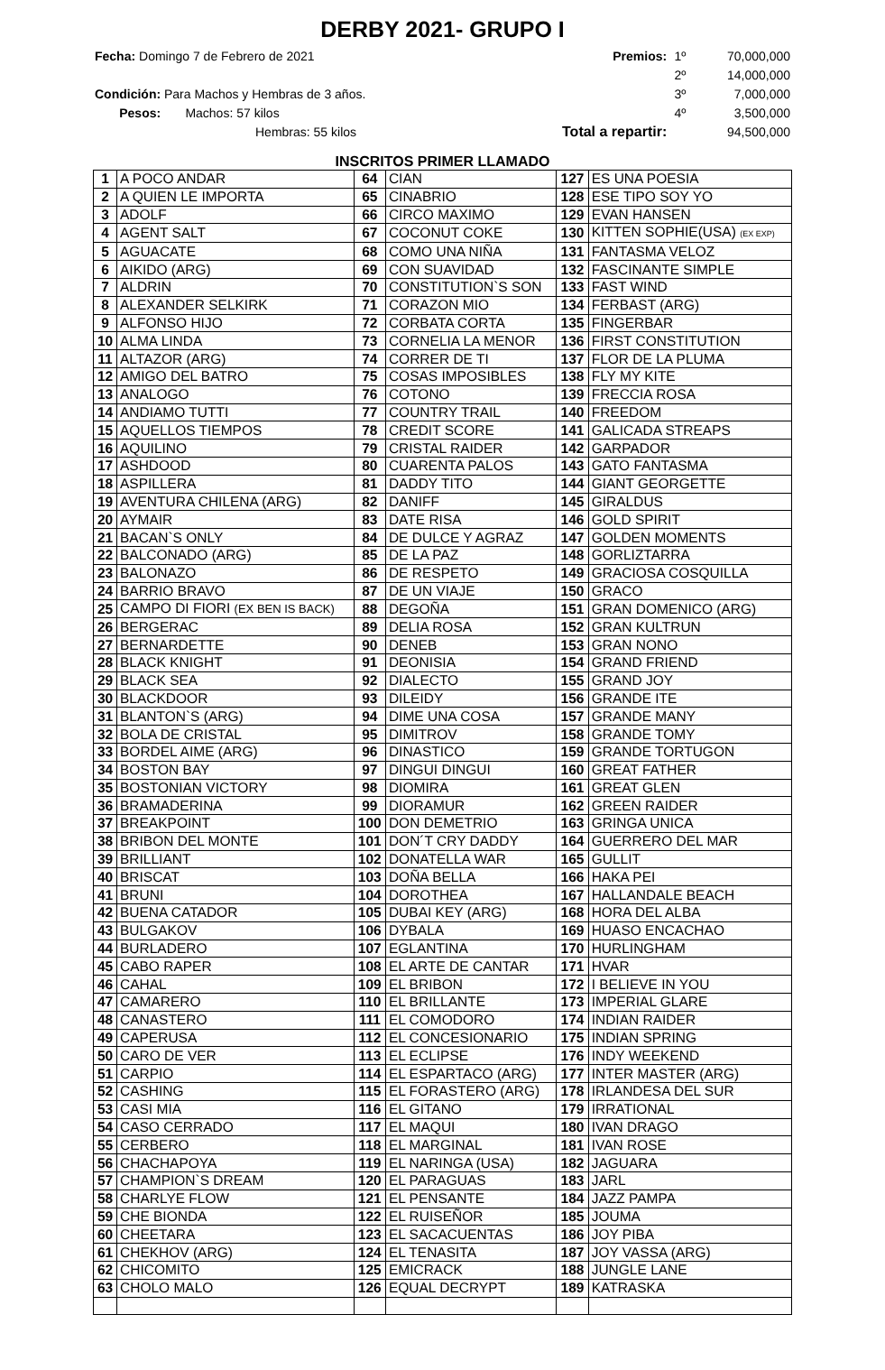DERBY 2021- GRUPO I
| Fecha: Domingo 7 de Febrero de 2021 | Premios: | 1º | 70,000,000 |
| | | 2º | 14,000,000 |
| Condición: Para Machos y Hembras de 3 años. | | 3º | 7,000,000 |
| Pesos: Machos: 57 kilos | | 4º | 3,500,000 |
| Hembras: 55 kilos | Total a repartir: | | 94,500,000 |
INSCRITOS PRIMER LLAMADO
| 1 | A POCO ANDAR | 64 | CIAN | 127 | ES UNA POESIA |
| 2 | A QUIEN LE IMPORTA | 65 | CINABRIO | 128 | ESE TIPO SOY YO |
| 3 | ADOLF | 66 | CIRCO MAXIMO | 129 | EVAN HANSEN |
| 4 | AGENT SALT | 67 | COCONUT COKE | 130 | KITTEN SOPHIE(USA) (EX EXP) |
| 5 | AGUACATE | 68 | COMO UNA NIÑA | 131 | FANTASMA VELOZ |
| 6 | AIKIDO (ARG) | 69 | CON SUAVIDAD | 132 | FASCINANTE SIMPLE |
| 7 | ALDRIN | 70 | CONSTITUTION`S SON | 133 | FAST WIND |
| 8 | ALEXANDER SELKIRK | 71 | CORAZON MIO | 134 | FERBAST (ARG) |
| 9 | ALFONSO HIJO | 72 | CORBATA CORTA | 135 | FINGERBAR |
| 10 | ALMA LINDA | 73 | CORNELIA LA MENOR | 136 | FIRST CONSTITUTION |
| 11 | ALTAZOR (ARG) | 74 | CORRER DE TI | 137 | FLOR DE LA PLUMA |
| 12 | AMIGO DEL BATRO | 75 | COSAS IMPOSIBLES | 138 | FLY MY KITE |
| 13 | ANALOGO | 76 | COTONO | 139 | FRECCIA ROSA |
| 14 | ANDIAMO TUTTI | 77 | COUNTRY TRAIL | 140 | FREEDOM |
| 15 | AQUELLOS TIEMPOS | 78 | CREDIT SCORE | 141 | GALICADA STREAPS |
| 16 | AQUILINO | 79 | CRISTAL RAIDER | 142 | GARPADOR |
| 17 | ASHDOOD | 80 | CUARENTA PALOS | 143 | GATO FANTASMA |
| 18 | ASPILLERA | 81 | DADDY TITO | 144 | GIANT GEORGETTE |
| 19 | AVENTURA CHILENA (ARG) | 82 | DANIFF | 145 | GIRALDUS |
| 20 | AYMAIR | 83 | DATE RISA | 146 | GOLD SPIRIT |
| 21 | BACAN`S ONLY | 84 | DE DULCE Y AGRAZ | 147 | GOLDEN MOMENTS |
| 22 | BALCONADO (ARG) | 85 | DE LA PAZ | 148 | GORLIZTARRA |
| 23 | BALONAZO | 86 | DE RESPETO | 149 | GRACIOSA COSQUILLA |
| 24 | BARRIO BRAVO | 87 | DE UN VIAJE | 150 | GRACO |
| 25 | CAMPO DI FIORI (EX BEN IS BACK) | 88 | DEGOÑA | 151 | GRAN DOMENICO (ARG) |
| 26 | BERGERAC | 89 | DELIA ROSA | 152 | GRAN KULTRUN |
| 27 | BERNARDETTE | 90 | DENEB | 153 | GRAN NONO |
| 28 | BLACK KNIGHT | 91 | DEONISIA | 154 | GRAND FRIEND |
| 29 | BLACK SEA | 92 | DIALECTO | 155 | GRAND JOY |
| 30 | BLACKDOOR | 93 | DILEIDY | 156 | GRANDE ITE |
| 31 | BLANTON`S (ARG) | 94 | DIME UNA COSA | 157 | GRANDE MANY |
| 32 | BOLA DE CRISTAL | 95 | DIMITROV | 158 | GRANDE TOMY |
| 33 | BORDEL AIME (ARG) | 96 | DINASTICO | 159 | GRANDE TORTUGON |
| 34 | BOSTON BAY | 97 | DINGUI DINGUI | 160 | GREAT FATHER |
| 35 | BOSTONIAN VICTORY | 98 | DIOMIRA | 161 | GREAT GLEN |
| 36 | BRAMADERINA | 99 | DIORAMUR | 162 | GREEN RAIDER |
| 37 | BREAKPOINT | 100 | DON DEMETRIO | 163 | GRINGA UNICA |
| 38 | BRIBON DEL MONTE | 101 | DON´T CRY DADDY | 164 | GUERRERO DEL MAR |
| 39 | BRILLIANT | 102 | DONATELLA WAR | 165 | GULLIT |
| 40 | BRISCAT | 103 | DOÑA BELLA | 166 | HAKA PEI |
| 41 | BRUNI | 104 | DOROTHEA | 167 | HALLANDALE BEACH |
| 42 | BUENA CATADOR | 105 | DUBAI KEY (ARG) | 168 | HORA DEL ALBA |
| 43 | BULGAKOV | 106 | DYBALA | 169 | HUASO ENCACHAO |
| 44 | BURLADERO | 107 | EGLANTINA | 170 | HURLINGHAM |
| 45 | CABO RAPER | 108 | EL ARTE DE CANTAR | 171 | HVAR |
| 46 | CAHAL | 109 | EL BRIBON | 172 | I BELIEVE IN YOU |
| 47 | CAMARERO | 110 | EL BRILLANTE | 173 | IMPERIAL GLARE |
| 48 | CANASTERO | 111 | EL COMODORO | 174 | INDIAN RAIDER |
| 49 | CAPERUSA | 112 | EL CONCESIONARIO | 175 | INDIAN SPRING |
| 50 | CARO DE VER | 113 | EL ECLIPSE | 176 | INDY WEEKEND |
| 51 | CARPIO | 114 | EL ESPARTACO (ARG) | 177 | INTER MASTER (ARG) |
| 52 | CASHING | 115 | EL FORASTERO (ARG) | 178 | IRLANDESA DEL SUR |
| 53 | CASI MIA | 116 | EL GITANO | 179 | IRRATIONAL |
| 54 | CASO CERRADO | 117 | EL MAQUI | 180 | IVAN DRAGO |
| 55 | CERBERO | 118 | EL MARGINAL | 181 | IVAN ROSE |
| 56 | CHACHAPOYA | 119 | EL NARINGA (USA) | 182 | JAGUARA |
| 57 | CHAMPION`S DREAM | 120 | EL PARAGUAS | 183 | JARL |
| 58 | CHARLYE FLOW | 121 | EL PENSANTE | 184 | JAZZ PAMPA |
| 59 | CHE BIONDA | 122 | EL RUISEÑOR | 185 | JOUMA |
| 60 | CHEETARA | 123 | EL SACACUENTAS | 186 | JOY PIBA |
| 61 | CHEKHOV (ARG) | 124 | EL TENASITA | 187 | JOY VASSA (ARG) |
| 62 | CHICOMITO | 125 | EMICRACK | 188 | JUNGLE LANE |
| 63 | CHOLO MALO | 126 | EQUAL DECRYPT | 189 | KATRASKA |